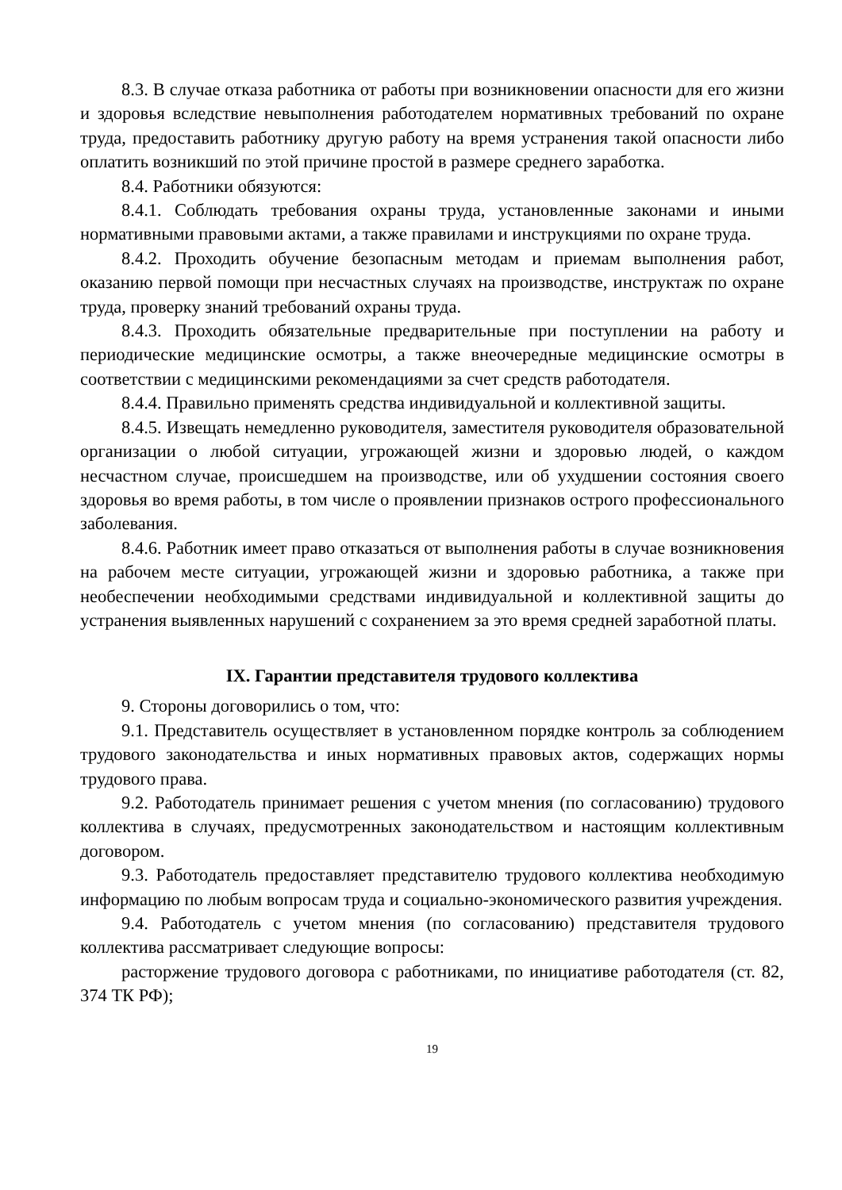8.3. В случае отказа работника от работы при возникновении опасности для его жизни и здоровья вследствие невыполнения работодателем нормативных требований по охране труда, предоставить работнику другую работу на время устранения такой опасности либо оплатить возникший по этой причине простой в размере среднего заработка.
8.4. Работники обязуются:
8.4.1. Соблюдать требования охраны труда, установленные законами и иными нормативными правовыми актами, а также правилами и инструкциями по охране труда.
8.4.2. Проходить обучение безопасным методам и приемам выполнения работ, оказанию первой помощи при несчастных случаях на производстве, инструктаж по охране труда, проверку знаний требований охраны труда.
8.4.3. Проходить обязательные предварительные при поступлении на работу и периодические медицинские осмотры, а также внеочередные медицинские осмотры в соответствии с медицинскими рекомендациями за счет средств работодателя.
8.4.4. Правильно применять средства индивидуальной и коллективной защиты.
8.4.5. Извещать немедленно руководителя, заместителя руководителя образовательной организации о любой ситуации, угрожающей жизни и здоровью людей, о каждом несчастном случае, происшедшем на производстве, или об ухудшении состояния своего здоровья во время работы, в том числе о проявлении признаков острого профессионального заболевания.
8.4.6. Работник имеет право отказаться от выполнения работы в случае возникновения на рабочем месте ситуации, угрожающей жизни и здоровью работника, а также при необеспечении необходимыми средствами индивидуальной и коллективной защиты до устранения выявленных нарушений с сохранением за это время средней заработной платы.
IX. Гарантии представителя трудового коллектива
9. Стороны договорились о том, что:
9.1. Представитель осуществляет в установленном порядке контроль за соблюдением трудового законодательства и иных нормативных правовых актов, содержащих нормы трудового права.
9.2. Работодатель принимает решения с учетом мнения (по согласованию) трудового коллектива в случаях, предусмотренных законодательством и настоящим коллективным договором.
9.3. Работодатель предоставляет представителю трудового коллектива необходимую информацию по любым вопросам труда и социально-экономического развития учреждения.
9.4. Работодатель с учетом мнения (по согласованию) представителя трудового коллектива рассматривает следующие вопросы:
расторжение трудового договора с работниками, по инициативе работодателя (ст. 82, 374 ТК РФ);
19